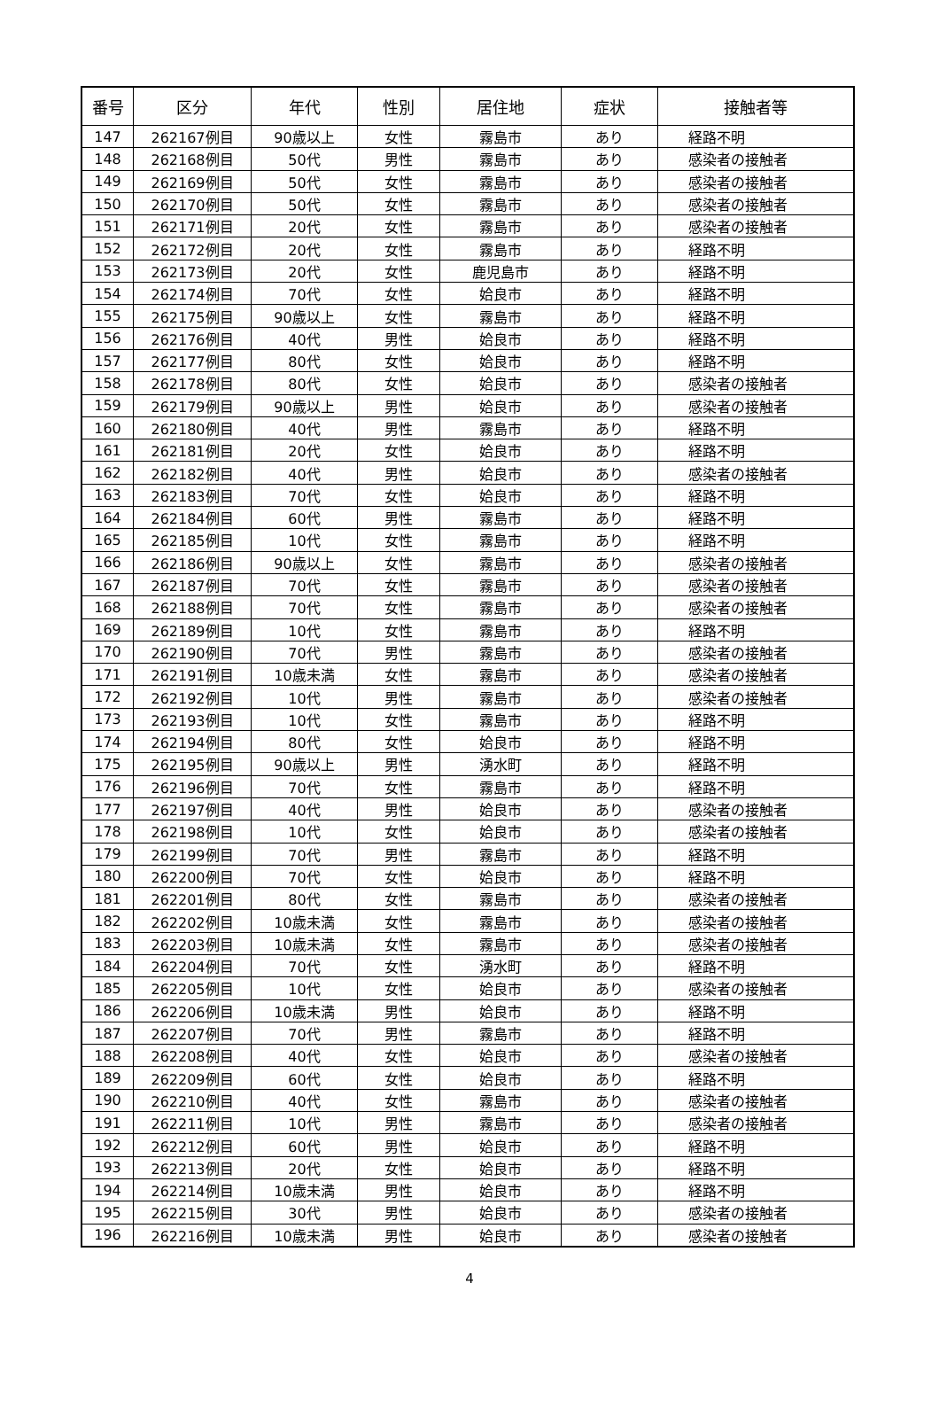| 番号 | 区分 | 年代 | 性別 | 居住地 | 症状 | 接触者等 |
| --- | --- | --- | --- | --- | --- | --- |
| 147 | 262167例目 | 90歳以上 | 女性 | 霧島市 | あり | 経路不明 |
| 148 | 262168例目 | 50代 | 男性 | 霧島市 | あり | 感染者の接触者 |
| 149 | 262169例目 | 50代 | 女性 | 霧島市 | あり | 感染者の接触者 |
| 150 | 262170例目 | 50代 | 女性 | 霧島市 | あり | 感染者の接触者 |
| 151 | 262171例目 | 20代 | 女性 | 霧島市 | あり | 感染者の接触者 |
| 152 | 262172例目 | 20代 | 女性 | 霧島市 | あり | 経路不明 |
| 153 | 262173例目 | 20代 | 女性 | 鹿児島市 | あり | 経路不明 |
| 154 | 262174例目 | 70代 | 女性 | 姶良市 | あり | 経路不明 |
| 155 | 262175例目 | 90歳以上 | 女性 | 霧島市 | あり | 経路不明 |
| 156 | 262176例目 | 40代 | 男性 | 姶良市 | あり | 経路不明 |
| 157 | 262177例目 | 80代 | 女性 | 姶良市 | あり | 経路不明 |
| 158 | 262178例目 | 80代 | 女性 | 姶良市 | あり | 感染者の接触者 |
| 159 | 262179例目 | 90歳以上 | 男性 | 姶良市 | あり | 感染者の接触者 |
| 160 | 262180例目 | 40代 | 男性 | 霧島市 | あり | 経路不明 |
| 161 | 262181例目 | 20代 | 女性 | 姶良市 | あり | 経路不明 |
| 162 | 262182例目 | 40代 | 男性 | 姶良市 | あり | 感染者の接触者 |
| 163 | 262183例目 | 70代 | 女性 | 姶良市 | あり | 経路不明 |
| 164 | 262184例目 | 60代 | 男性 | 霧島市 | あり | 経路不明 |
| 165 | 262185例目 | 10代 | 女性 | 霧島市 | あり | 経路不明 |
| 166 | 262186例目 | 90歳以上 | 女性 | 霧島市 | あり | 感染者の接触者 |
| 167 | 262187例目 | 70代 | 女性 | 霧島市 | あり | 感染者の接触者 |
| 168 | 262188例目 | 70代 | 女性 | 霧島市 | あり | 感染者の接触者 |
| 169 | 262189例目 | 10代 | 女性 | 霧島市 | あり | 経路不明 |
| 170 | 262190例目 | 70代 | 男性 | 霧島市 | あり | 感染者の接触者 |
| 171 | 262191例目 | 10歳未満 | 女性 | 霧島市 | あり | 感染者の接触者 |
| 172 | 262192例目 | 10代 | 男性 | 霧島市 | あり | 感染者の接触者 |
| 173 | 262193例目 | 10代 | 女性 | 霧島市 | あり | 経路不明 |
| 174 | 262194例目 | 80代 | 女性 | 姶良市 | あり | 経路不明 |
| 175 | 262195例目 | 90歳以上 | 男性 | 湧水町 | あり | 経路不明 |
| 176 | 262196例目 | 70代 | 女性 | 霧島市 | あり | 経路不明 |
| 177 | 262197例目 | 40代 | 男性 | 姶良市 | あり | 感染者の接触者 |
| 178 | 262198例目 | 10代 | 女性 | 姶良市 | あり | 感染者の接触者 |
| 179 | 262199例目 | 70代 | 男性 | 霧島市 | あり | 経路不明 |
| 180 | 262200例目 | 70代 | 女性 | 姶良市 | あり | 経路不明 |
| 181 | 262201例目 | 80代 | 女性 | 霧島市 | あり | 感染者の接触者 |
| 182 | 262202例目 | 10歳未満 | 女性 | 霧島市 | あり | 感染者の接触者 |
| 183 | 262203例目 | 10歳未満 | 女性 | 霧島市 | あり | 感染者の接触者 |
| 184 | 262204例目 | 70代 | 女性 | 湧水町 | あり | 経路不明 |
| 185 | 262205例目 | 10代 | 女性 | 姶良市 | あり | 感染者の接触者 |
| 186 | 262206例目 | 10歳未満 | 男性 | 姶良市 | あり | 経路不明 |
| 187 | 262207例目 | 70代 | 男性 | 霧島市 | あり | 経路不明 |
| 188 | 262208例目 | 40代 | 女性 | 姶良市 | あり | 感染者の接触者 |
| 189 | 262209例目 | 60代 | 女性 | 姶良市 | あり | 経路不明 |
| 190 | 262210例目 | 40代 | 女性 | 霧島市 | あり | 感染者の接触者 |
| 191 | 262211例目 | 10代 | 男性 | 霧島市 | あり | 感染者の接触者 |
| 192 | 262212例目 | 60代 | 男性 | 姶良市 | あり | 経路不明 |
| 193 | 262213例目 | 20代 | 女性 | 姶良市 | あり | 経路不明 |
| 194 | 262214例目 | 10歳未満 | 男性 | 姶良市 | あり | 経路不明 |
| 195 | 262215例目 | 30代 | 男性 | 姶良市 | あり | 感染者の接触者 |
| 196 | 262216例目 | 10歳未満 | 男性 | 姶良市 | あり | 感染者の接触者 |
4